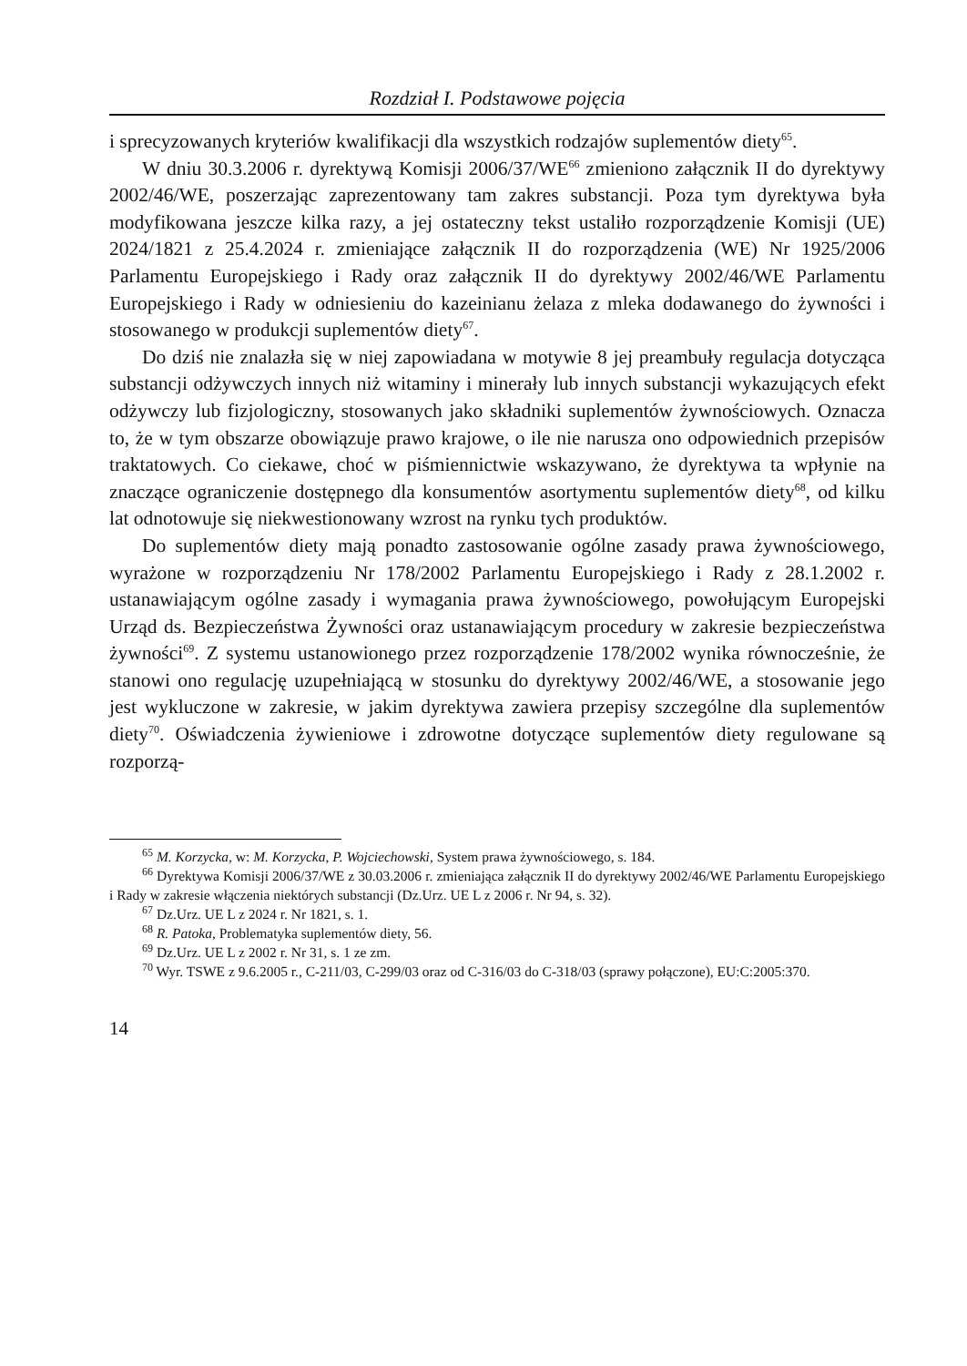Rozdział I. Podstawowe pojęcia
i sprecyzowanych kryteriów kwalifikacji dla wszystkich rodzajów suplementów diety<sup>65</sup>.
W dniu 30.3.2006 r. dyrektywą Komisji 2006/37/WE<sup>66</sup> zmieniono załącznik II do dyrektywy 2002/46/WE, poszerzając zaprezentowany tam zakres substancji. Poza tym dyrektywa była modyfikowana jeszcze kilka razy, a jej ostateczny tekst ustaliło rozporządzenie Komisji (UE) 2024/1821 z 25.4.2024 r. zmieniające załącznik II do rozporządzenia (WE) Nr 1925/2006 Parlamentu Europejskiego i Rady oraz załącznik II do dyrektywy 2002/46/WE Parlamentu Europejskiego i Rady w odniesieniu do kazeinianu żelaza z mleka dodawanego do żywności i stosowanego w produkcji suplementów diety<sup>67</sup>.
Do dziś nie znalazła się w niej zapowiadana w motywie 8 jej preambuły regulacja dotycząca substancji odżywczych innych niż witaminy i minerały lub innych substancji wykazujących efekt odżywczy lub fizjologiczny, stosowanych jako składniki suplementów żywnościowych. Oznacza to, że w tym obszarze obowiązuje prawo krajowe, o ile nie narusza ono odpowiednich przepisów traktatowych. Co ciekawe, choć w piśmiennictwie wskazywano, że dyrektywa ta wpłynie na znaczące ograniczenie dostępnego dla konsumentów asortymentu suplementów diety<sup>68</sup>, od kilku lat odnotowuje się niekwestionowany wzrost na rynku tych produktów.
Do suplementów diety mają ponadto zastosowanie ogólne zasady prawa żywnościowego, wyrażone w rozporządzeniu Nr 178/2002 Parlamentu Europejskiego i Rady z 28.1.2002 r. ustanawiającym ogólne zasady i wymagania prawa żywnościowego, powołującym Europejski Urząd ds. Bezpieczeństwa Żywności oraz ustanawiającym procedury w zakresie bezpieczeństwa żywności<sup>69</sup>. Z systemu ustanowionego przez rozporządzenie 178/2002 wynika równocześnie, że stanowi ono regulację uzupełniającą w stosunku do dyrektywy 2002/46/WE, a stosowanie jego jest wykluczone w zakresie, w jakim dyrektywa zawiera przepisy szczególne dla suplementów diety<sup>70</sup>. Oświadczenia żywieniowe i zdrowotne dotyczące suplementów diety regulowane są rozporzą-
<sup>65</sup> M. Korzycka, w: M. Korzycka, P. Wojciechowski, System prawa żywnościowego, s. 184.
<sup>66</sup> Dyrektywa Komisji 2006/37/WE z 30.03.2006 r. zmieniająca załącznik II do dyrektywy 2002/46/WE Parlamentu Europejskiego i Rady w zakresie włączenia niektórych substancji (Dz.Urz. UE L z 2006 r. Nr 94, s. 32).
<sup>67</sup> Dz.Urz. UE L z 2024 r. Nr 1821, s. 1.
<sup>68</sup> R. Patoka, Problematyka suplementów diety, 56.
<sup>69</sup> Dz.Urz. UE L z 2002 r. Nr 31, s. 1 ze zm.
<sup>70</sup> Wyr. TSWE z 9.6.2005 r., C-211/03, C-299/03 oraz od C-316/03 do C-318/03 (sprawy połączone), EU:C:2005:370.
14